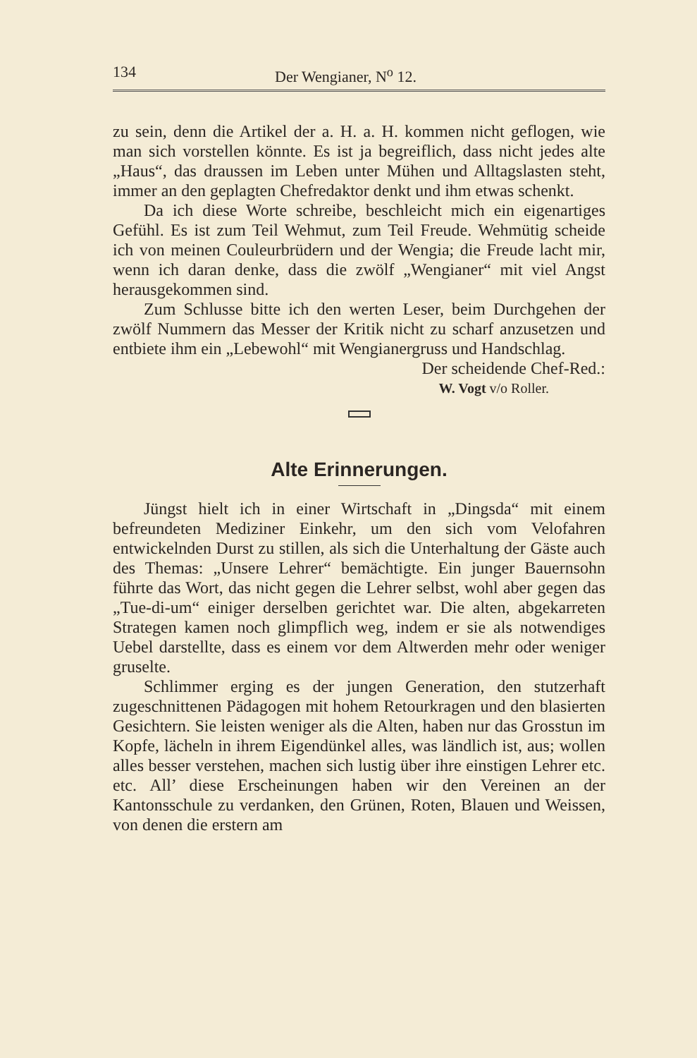134 Der Wengianer, N<sup>o</sup> 12.
zu sein, denn die Artikel der a. H. a. H. kommen nicht geflogen, wie man sich vorstellen könnte. Es ist ja begreiflich, dass nicht jedes alte „Haus“, das draussen im Leben unter Mühen und Alltagslasten steht, immer an den geplagten Chefredaktor denkt und ihm etwas schenkt.
Da ich diese Worte schreibe, beschleicht mich ein eigenartiges Gefühl. Es ist zum Teil Wehmut, zum Teil Freude. Wehmütig scheide ich von meinen Couleurbrüdern und der Wengia; die Freude lacht mir, wenn ich daran denke, dass die zwölf „Wengianer“ mit viel Angst herausgekommen sind.
Zum Schlusse bitte ich den werten Leser, beim Durchgehen der zwölf Nummern das Messer der Kritik nicht zu scharf anzusetzen und entbiete ihm ein „Lebewohl“ mit Wengianergruss und Handschlag.
Der scheidende Chef-Red.:
W. Vogt v/o Roller.
Alte Erinnerungen.
Jüngst hielt ich in einer Wirtschaft in „Dingsda“ mit einem befreundeten Mediziner Einkehr, um den sich vom Velofahren entwickelnden Durst zu stillen, als sich die Unterhaltung der Gäste auch des Themas: „Unsere Lehrer“ bemächtigte. Ein junger Bauernsohn führte das Wort, das nicht gegen die Lehrer selbst, wohl aber gegen das „Tue-di-um“ einiger derselben gerichtet war. Die alten, abgekarreten Strategen kamen noch glimpflich weg, indem er sie als notwendiges Uebel darstellte, dass es einem vor dem Altwerden mehr oder weniger gruselte.
Schlimmer erging es der jungen Generation, den stutzerhaft zugeschnittenen Pädagogen mit hohem Retourkragen und den blasierten Gesichtern. Sie leisten weniger als die Alten, haben nur das Grosstun im Kopfe, lächeln in ihrem Eigendünkel alles, was ländlich ist, aus; wollen alles besser verstehen, machen sich lustig über ihre einstigen Lehrer etc. etc. All’ diese Erscheinungen haben wir den Vereinen an der Kantonsschule zu verdanken, den Grünen, Roten, Blauen und Weissen, von denen die erstern am